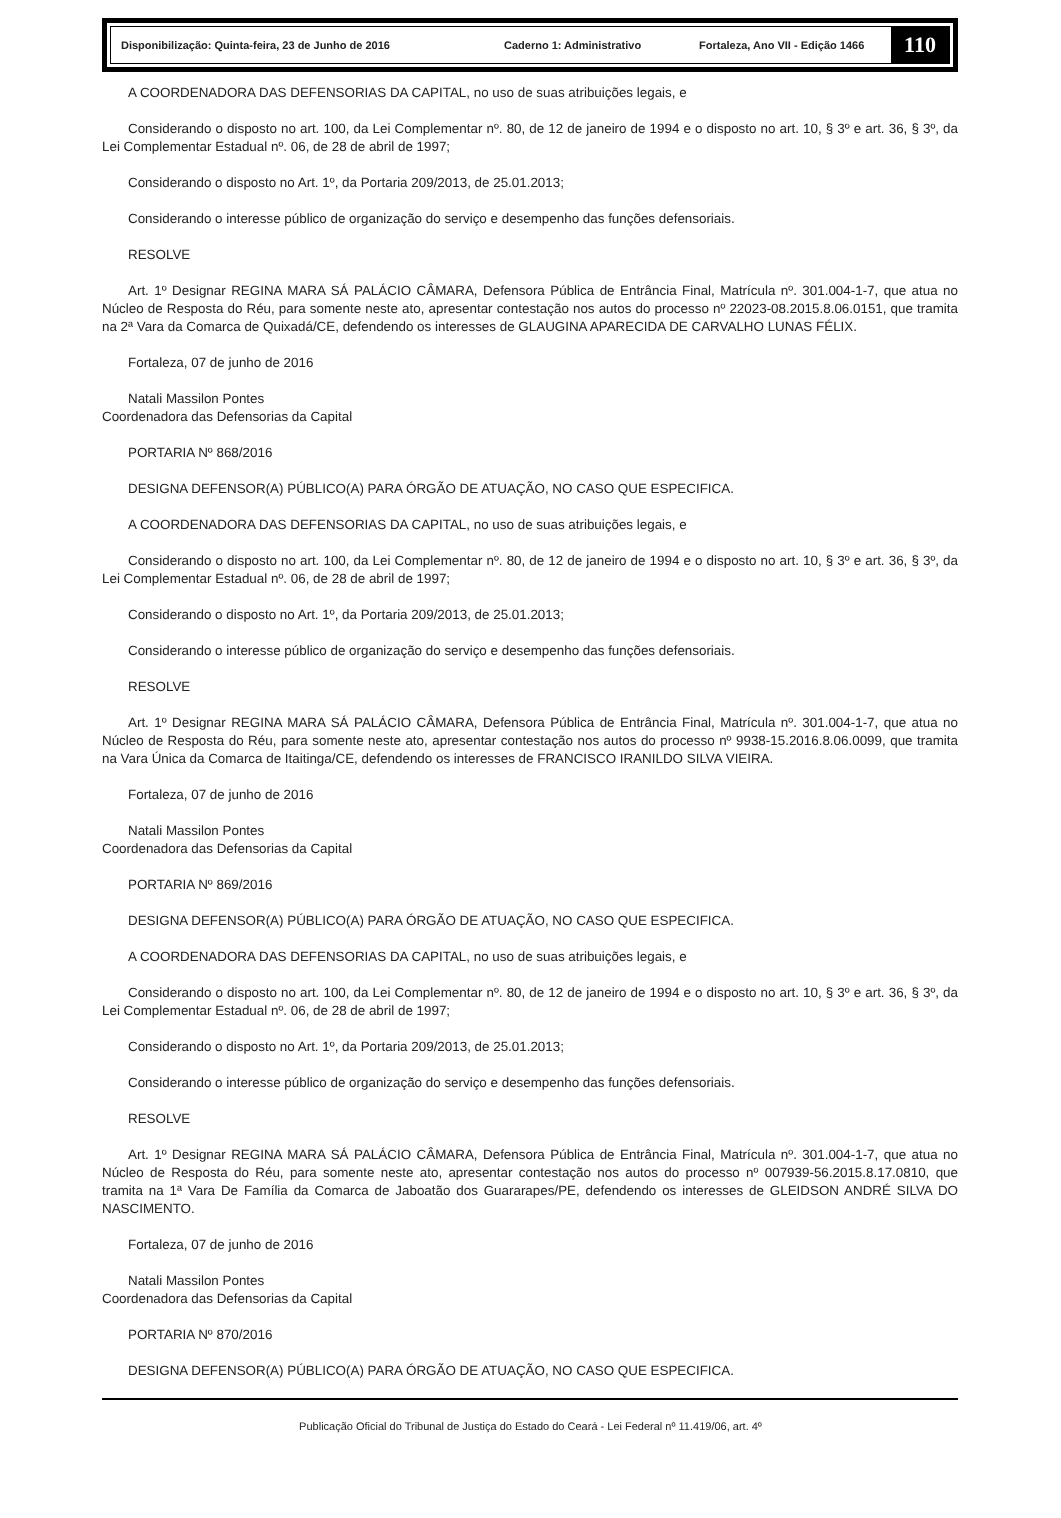Disponibilização: Quinta-feira, 23 de Junho de 2016 Caderno 1: Administrativo Fortaleza, Ano VII - Edição 1466
110
A COORDENADORA DAS DEFENSORIAS DA CAPITAL, no uso de suas atribuições legais, e
Considerando o disposto no art. 100, da Lei Complementar nº. 80, de 12 de janeiro de 1994 e o disposto no art. 10, § 3º e art. 36, § 3º, da Lei Complementar Estadual nº. 06, de 28 de abril de 1997;
Considerando o disposto no Art. 1º, da Portaria 209/2013, de 25.01.2013;
Considerando o interesse público de organização do serviço e desempenho das funções defensoriais.
RESOLVE
Art. 1º Designar REGINA MARA SÁ PALÁCIO CÂMARA, Defensora Pública de Entrância Final, Matrícula nº. 301.004-1-7, que atua no Núcleo de Resposta do Réu, para somente neste ato, apresentar contestação nos autos do processo nº 22023-08.2015.8.06.0151, que tramita na 2ª Vara da Comarca de Quixadá/CE, defendendo os interesses de GLAUGINA APARECIDA DE CARVALHO LUNAS FÉLIX.
Fortaleza, 07 de junho de 2016
Natali Massilon Pontes
Coordenadora das Defensorias da Capital
PORTARIA Nº 868/2016
DESIGNA DEFENSOR(A) PÚBLICO(A) PARA ÓRGÃO DE ATUAÇÃO, NO CASO QUE ESPECIFICA.
A COORDENADORA DAS DEFENSORIAS DA CAPITAL, no uso de suas atribuições legais, e
Considerando o disposto no art. 100, da Lei Complementar nº. 80, de 12 de janeiro de 1994 e o disposto no art. 10, § 3º e art. 36, § 3º, da Lei Complementar Estadual nº. 06, de 28 de abril de 1997;
Considerando o disposto no Art. 1º, da Portaria 209/2013, de 25.01.2013;
Considerando o interesse público de organização do serviço e desempenho das funções defensoriais.
RESOLVE
Art. 1º Designar REGINA MARA SÁ PALÁCIO CÂMARA, Defensora Pública de Entrância Final, Matrícula nº. 301.004-1-7, que atua no Núcleo de Resposta do Réu, para somente neste ato, apresentar contestação nos autos do processo nº 9938-15.2016.8.06.0099, que tramita na Vara Única da Comarca de Itaitinga/CE, defendendo os interesses de FRANCISCO IRANILDO SILVA VIEIRA.
Fortaleza, 07 de junho de 2016
Natali Massilon Pontes
Coordenadora das Defensorias da Capital
PORTARIA Nº 869/2016
DESIGNA DEFENSOR(A) PÚBLICO(A) PARA ÓRGÃO DE ATUAÇÃO, NO CASO QUE ESPECIFICA.
A COORDENADORA DAS DEFENSORIAS DA CAPITAL, no uso de suas atribuições legais, e
Considerando o disposto no art. 100, da Lei Complementar nº. 80, de 12 de janeiro de 1994 e o disposto no art. 10, § 3º e art. 36, § 3º, da Lei Complementar Estadual nº. 06, de 28 de abril de 1997;
Considerando o disposto no Art. 1º, da Portaria 209/2013, de 25.01.2013;
Considerando o interesse público de organização do serviço e desempenho das funções defensoriais.
RESOLVE
Art. 1º Designar REGINA MARA SÁ PALÁCIO CÂMARA, Defensora Pública de Entrância Final, Matrícula nº. 301.004-1-7, que atua no Núcleo de Resposta do Réu, para somente neste ato, apresentar contestação nos autos do processo nº 007939-56.2015.8.17.0810, que tramita na 1ª Vara De Família da Comarca de Jaboatão dos Guararapes/PE, defendendo os interesses de GLEIDSON ANDRÉ SILVA DO NASCIMENTO.
Fortaleza, 07 de junho de 2016
Natali Massilon Pontes
Coordenadora das Defensorias da Capital
PORTARIA Nº 870/2016
DESIGNA DEFENSOR(A) PÚBLICO(A) PARA ÓRGÃO DE ATUAÇÃO, NO CASO QUE ESPECIFICA.
Publicação Oficial do Tribunal de Justiça do Estado do Ceará - Lei Federal nº 11.419/06, art. 4º